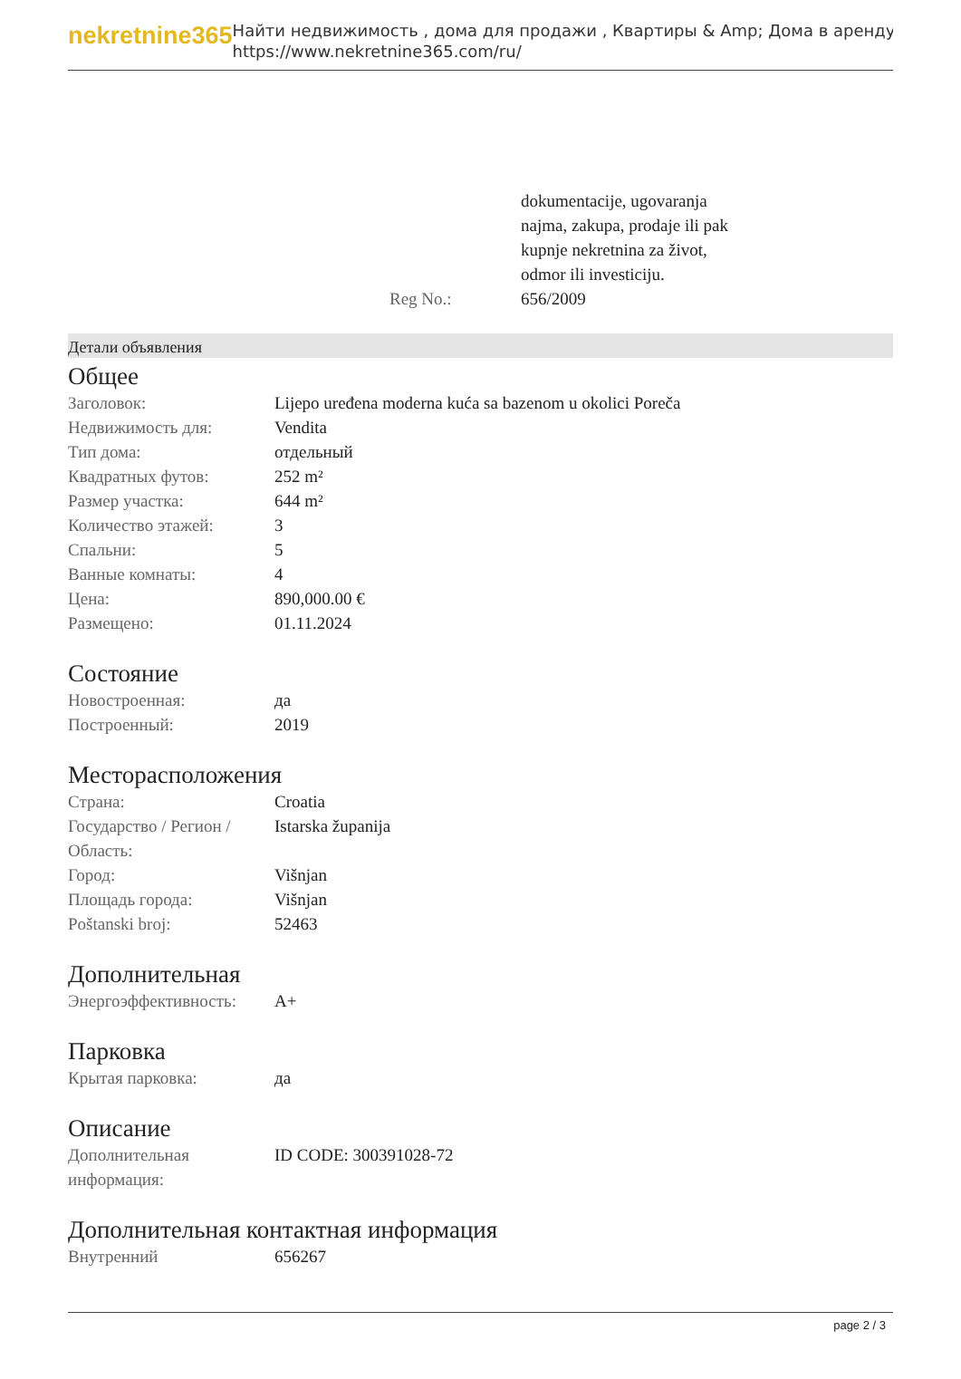nekretnine365
Найти недвижимость , дома для продажи , Квартиры & Amp; Дома в аренду
https://www.nekretnine365.com/ru/
| | dokumentacije, ugovaranja najma, zakupa, prodaje ili pak kupnje nekretnina za život, odmor ili investiciju. |
| Reg No.: | 656/2009 |
Детали объявления
Общее
| Заголовок: | Lijepo uređena moderna kuća sa bazenom u okolici Poreča |
| Недвижимость для: | Vendita |
| Тип дома: | отдельный |
| Квадратных футов: | 252 m² |
| Размер участка: | 644 m² |
| Количество этажей: | 3 |
| Спальни: | 5 |
| Ванные комнаты: | 4 |
| Цена: | 890,000.00 € |
| Размещено: | 01.11.2024 |
Состояние
| Новостроенная: | да |
| Построенный: | 2019 |
Месторасположения
| Страна: | Croatia |
| Государство / Регион / Область: | Istarska županija |
| Город: | Višnjan |
| Площадь города: | Višnjan |
| Poštanski broj: | 52463 |
Дополнительная
| Энергоэффективность: | A+ |
Парковка
| Крытая парковка: | да |
Описание
| Дополнительная информация: | ID CODE: 300391028-72 |
Дополнительная контактная информация
| Внутренний | 656267 |
page 2 / 3